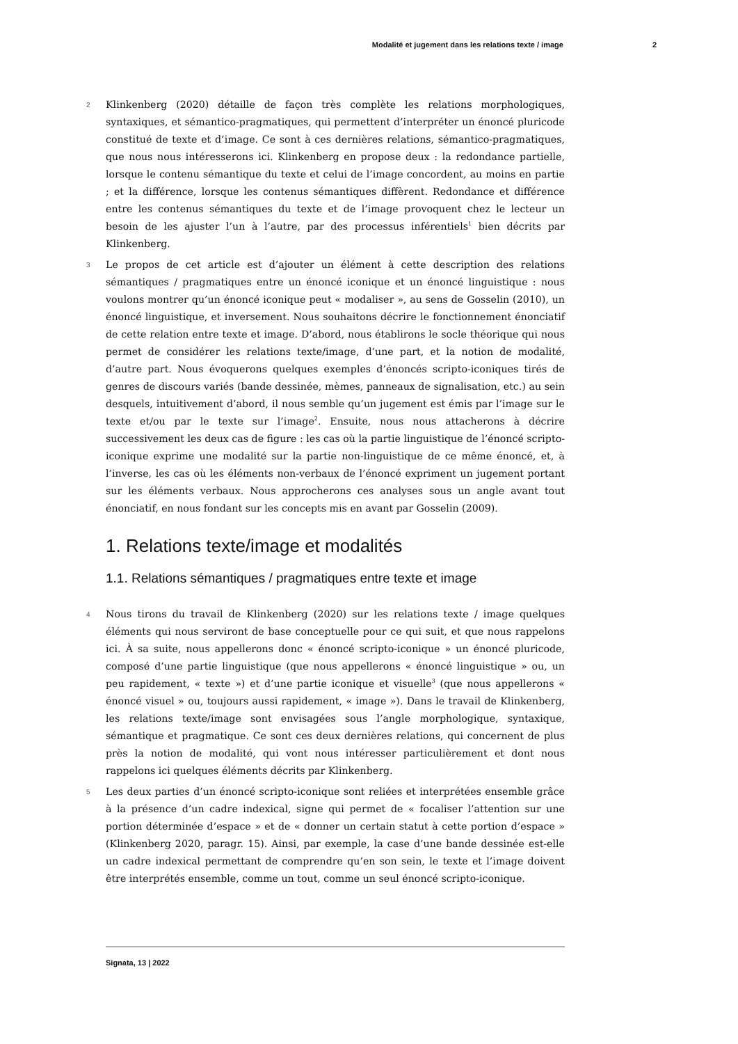Modalité et jugement dans les relations texte / image 2
2 Klinkenberg (2020) détaille de façon très complète les relations morphologiques, syntaxiques, et sémantico-pragmatiques, qui permettent d’interpréter un énoncé pluricode constitué de texte et d’image. Ce sont à ces dernières relations, sémantico-pragmatiques, que nous nous intéresserons ici. Klinkenberg en propose deux : la redondance partielle, lorsque le contenu sémantique du texte et celui de l’image concordent, au moins en partie ; et la différence, lorsque les contenus sémantiques diffèrent. Redondance et différence entre les contenus sémantiques du texte et de l’image provoquent chez le lecteur un besoin de les ajuster l’un à l’autre, par des processus inférentiels<sup>1</sup> bien décrits par Klinkenberg.
3 Le propos de cet article est d’ajouter un élément à cette description des relations sémantiques / pragmatiques entre un énoncé iconique et un énoncé linguistique : nous voulons montrer qu’un énoncé iconique peut « modaliser », au sens de Gosselin (2010), un énoncé linguistique, et inversement. Nous souhaitons décrire le fonctionnement énonciatif de cette relation entre texte et image. D’abord, nous établirons le socle théorique qui nous permet de considérer les relations texte/image, d’une part, et la notion de modalité, d’autre part. Nous évoquerons quelques exemples d’énoncés scripto-iconiques tirés de genres de discours variés (bande dessinée, mèmes, panneaux de signalisation, etc.) au sein desquels, intuitivement d’abord, il nous semble qu’un jugement est émis par l’image sur le texte et/ou par le texte sur l’image<sup>2</sup>. Ensuite, nous nous attacherons à décrire successivement les deux cas de figure : les cas où la partie linguistique de l’énoncé scripto-iconique exprime une modalité sur la partie non-linguistique de ce même énoncé, et, à l’inverse, les cas où les éléments non-verbaux de l’énoncé expriment un jugement portant sur les éléments verbaux. Nous approcherons ces analyses sous un angle avant tout énonciatif, en nous fondant sur les concepts mis en avant par Gosselin (2009).
1. Relations texte/image et modalités
1.1. Relations sémantiques / pragmatiques entre texte et image
4 Nous tirons du travail de Klinkenberg (2020) sur les relations texte / image quelques éléments qui nous serviront de base conceptuelle pour ce qui suit, et que nous rappelons ici. À sa suite, nous appellerons donc « énoncé scripto-iconique » un énoncé pluricode, composé d’une partie linguistique (que nous appellerons « énoncé linguistique » ou, un peu rapidement, « texte ») et d’une partie iconique et visuelle<sup>3</sup> (que nous appellerons « énoncé visuel » ou, toujours aussi rapidement, « image »). Dans le travail de Klinkenberg, les relations texte/image sont envisagées sous l’angle morphologique, syntaxique, sémantique et pragmatique. Ce sont ces deux dernières relations, qui concernent de plus près la notion de modalité, qui vont nous intéresser particulièrement et dont nous rappelons ici quelques éléments décrits par Klinkenberg.
5 Les deux parties d’un énoncé scripto-iconique sont reliées et interprétées ensemble grâce à la présence d’un cadre indexical, signe qui permet de « focaliser l’attention sur une portion déterminée d’espace » et de « donner un certain statut à cette portion d’espace » (Klinkenberg 2020, paragr. 15). Ainsi, par exemple, la case d’une bande dessinée est-elle un cadre indexical permettant de comprendre qu’en son sein, le texte et l’image doivent être interprétés ensemble, comme un tout, comme un seul énoncé scripto-iconique.
Signata, 13 | 2022